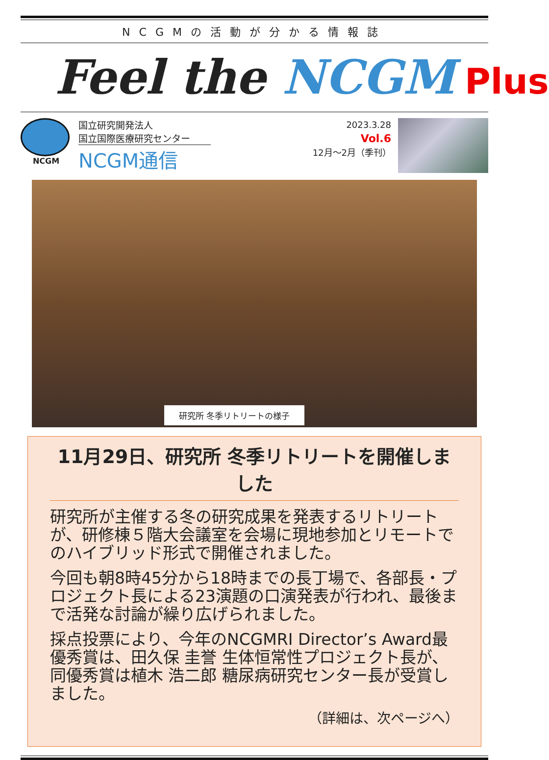NCGMの活動が分かる情報誌
Feel the NCGM Plus
NCGM
国立研究開発法人
国立国際医療研究センター
NCGM通信
2023.3.28
Vol.6
12月～2月（季刊）
研究所 冬季リトリートの様子
11月29日、研究所 冬季リトリートを開催しました
研究所が主催する冬の研究成果を発表するリトリートが、研修棟５階大会議室を会場に現地参加とリモートでのハイブリッド形式で開催されました。
今回も朝8時45分から18時までの長丁場で、各部長・プロジェクト長による23演題の口演発表が行われ、最後まで活発な討論が繰り広げられました。
採点投票により、今年のNCGMRI Director’s Award最優秀賞は、田久保 圭誉 生体恒常性プロジェクト長が、同優秀賞は植木 浩二郎 糖尿病研究センター長が受賞しました。
（詳細は、次ページへ）